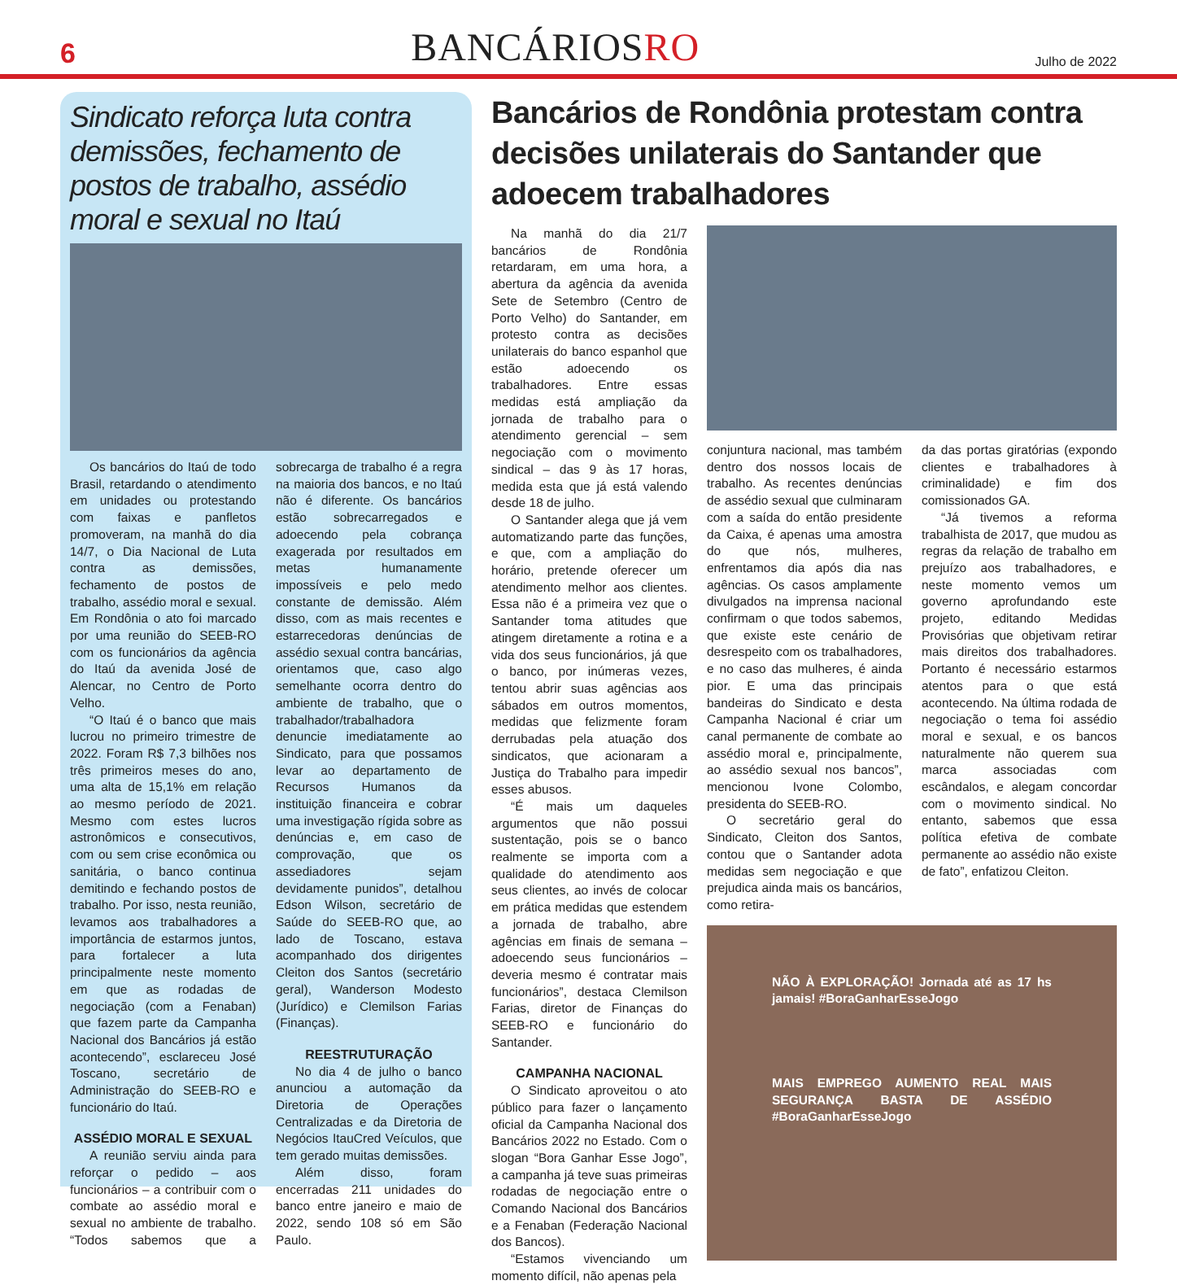6
BANCÁRIOSRO
Julho de 2022
Sindicato reforça luta contra demissões, fechamento de postos de trabalho, assédio moral e sexual no Itaú
Os bancários do Itaú de todo Brasil, retardando o atendimento em unidades ou protestando com faixas e panfletos promoveram, na manhã do dia 14/7, o Dia Nacional de Luta contra as demissões, fechamento de postos de trabalho, assédio moral e sexual. Em Rondônia o ato foi marcado por uma reunião do SEEB-RO com os funcionários da agência do Itaú da avenida José de Alencar, no Centro de Porto Velho.
“O Itaú é o banco que mais lucrou no primeiro trimestre de 2022. Foram R$ 7,3 bilhões nos três primeiros meses do ano, uma alta de 15,1% em relação ao mesmo período de 2021. Mesmo com estes lucros astronômicos e consecutivos, com ou sem crise econômica ou sanitária, o banco continua demitindo e fechando postos de trabalho. Por isso, nesta reunião, levamos aos trabalhadores a importância de estarmos juntos, para fortalecer a luta principalmente neste momento em que as rodadas de negociação (com a Fenaban) que fazem parte da Campanha Nacional dos Bancários já estão acontecendo”, esclareceu José Toscano, secretário de Administração do SEEB-RO e funcionário do Itaú.
ASSÉDIO MORAL E SEXUAL
A reunião serviu ainda para reforçar o pedido – aos funcionários – a contribuir com o combate ao assédio moral e sexual no ambiente de trabalho. “Todos sabemos que a sobrecarga de trabalho é a regra na maioria dos bancos, e no Itaú não é diferente. Os bancários estão sobrecarregados e adoecendo pela cobrança exagerada por resultados em metas humanamente impossíveis e pelo medo constante de demissão. Além disso, com as mais recentes e estarrecedoras denúncias de assédio sexual contra bancárias, orientamos que, caso algo semelhante ocorra dentro do ambiente de trabalho, que o trabalhador/trabalhadora denuncie imediatamente ao Sindicato, para que possamos levar ao departamento de Recursos Humanos da instituição financeira e cobrar uma investigação rígida sobre as denúncias e, em caso de comprovação, que os assediadores sejam devidamente punidos”, detalhou Edson Wilson, secretário de Saúde do SEEB-RO que, ao lado de Toscano, estava acompanhado dos dirigentes Cleiton dos Santos (secretário geral), Wanderson Modesto (Jurídico) e Clemilson Farias (Finanças).
REESTRUTURAÇÃO
No dia 4 de julho o banco anunciou a automação da Diretoria de Operações Centralizadas e da Diretoria de Negócios ItauCred Veículos, que tem gerado muitas demissões.
Além disso, foram encerradas 211 unidades do banco entre janeiro e maio de 2022, sendo 108 só em São Paulo.
Bancários de Rondônia protestam contra decisões unilaterais do Santander que adoecem trabalhadores
Na manhã do dia 21/7 bancários de Rondônia retardaram, em uma hora, a abertura da agência da avenida Sete de Setembro (Centro de Porto Velho) do Santander, em protesto contra as decisões unilaterais do banco espanhol que estão adoecendo os trabalhadores. Entre essas medidas está ampliação da jornada de trabalho para o atendimento gerencial – sem negociação com o movimento sindical – das 9 às 17 horas, medida esta que já está valendo desde 18 de julho.
O Santander alega que já vem automatizando parte das funções, e que, com a ampliação do horário, pretende oferecer um atendimento melhor aos clientes. Essa não é a primeira vez que o Santander toma atitudes que atingem diretamente a rotina e a vida dos seus funcionários, já que o banco, por inúmeras vezes, tentou abrir suas agências aos sábados em outros momentos, medidas que felizmente foram derrubadas pela atuação dos sindicatos, que acionaram a Justiça do Trabalho para impedir esses abusos.
“É mais um daqueles argumentos que não possui sustentação, pois se o banco realmente se importa com a qualidade do atendimento aos seus clientes, ao invés de colocar em prática medidas que estendem a jornada de trabalho, abre agências em finais de semana – adoecendo seus funcionários – deveria mesmo é contratar mais funcionários”, destaca Clemilson Farias, diretor de Finanças do SEEB-RO e funcionário do Santander.
CAMPANHA NACIONAL
O Sindicato aproveitou o ato público para fazer o lançamento oficial da Campanha Nacional dos Bancários 2022 no Estado. Com o slogan “Bora Ganhar Esse Jogo”, a campanha já teve suas primeiras rodadas de negociação entre o Comando Nacional dos Bancários e a Fenaban (Federação Nacional dos Bancos).
“Estamos vivenciando um momento difícil, não apenas pela
conjuntura nacional, mas também dentro dos nossos locais de trabalho. As recentes denúncias de assédio sexual que culminaram com a saída do então presidente da Caixa, é apenas uma amostra do que nós, mulheres, enfrentamos dia após dia nas agências. Os casos amplamente divulgados na imprensa nacional confirmam o que todos sabemos, que existe este cenário de desrespeito com os trabalhadores, e no caso das mulheres, é ainda pior. E uma das principais bandeiras do Sindicato e desta Campanha Nacional é criar um canal permanente de combate ao assédio moral e, principalmente, ao assédio sexual nos bancos”, mencionou Ivone Colombo, presidenta do SEEB-RO.
O secretário geral do Sindicato, Cleiton dos Santos, contou que o Santander adota medidas sem negociação e que prejudica ainda mais os bancários, como retira-
da das portas giratórias (expondo clientes e trabalhadores à criminalidade) e fim dos comissionados GA.
“Já tivemos a reforma trabalhista de 2017, que mudou as regras da relação de trabalho em prejuízo aos trabalhadores, e neste momento vemos um governo aprofundando este projeto, editando Medidas Provisórias que objetivam retirar mais direitos dos trabalhadores. Portanto é necessário estarmos atentos para o que está acontecendo. Na última rodada de negociação o tema foi assédio moral e sexual, e os bancos naturalmente não querem sua marca associadas com escândalos, e alegam concordar com o movimento sindical. No entanto, sabemos que essa política efetiva de combate permanente ao assédio não existe de fato”, enfatizou Cleiton.
NÃO À EXPLORAÇÃO! Jornada até as 17 hs jamais! #BoraGanharEsseJogo
MAIS EMPREGO AUMENTO REAL MAIS SEGURANÇA BASTA DE ASSÉDIO #BoraGanharEsseJogo